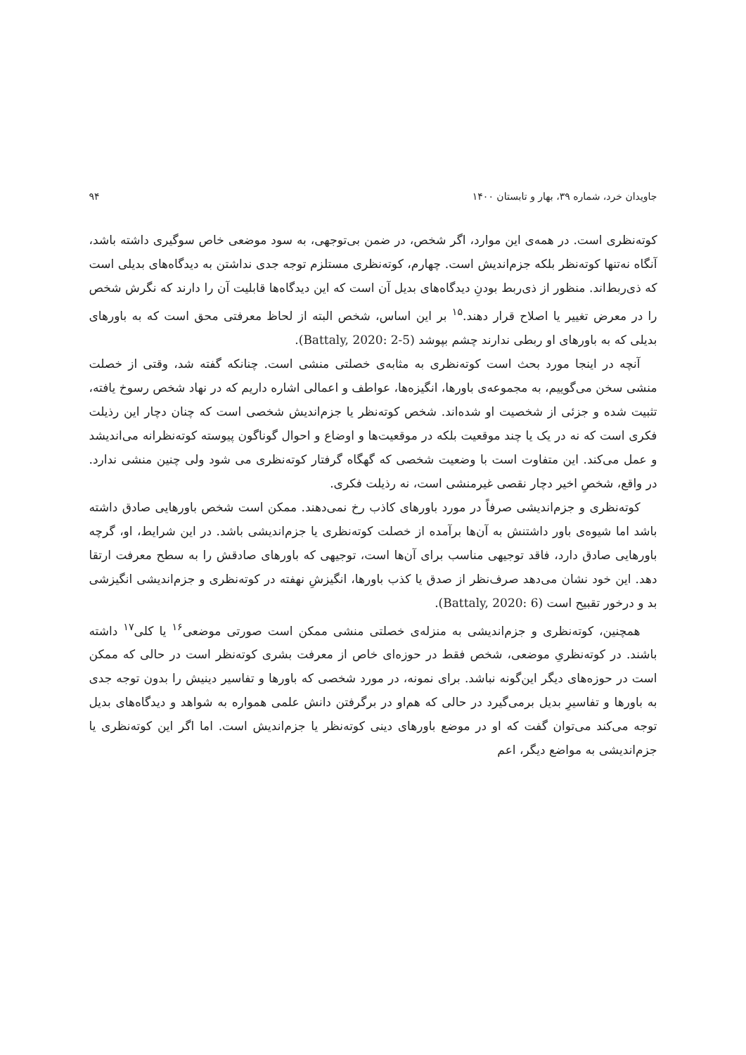جاویدان خرد، شماره ۳۹، بهار و تابستان ۱۴۰۰ ۹۴
کوته‌نظری است. در همه‌ی این موارد، اگر شخص، در ضمن بی‌توجهی، به سود موضعی خاص سوگیری داشته باشد، آنگاه نه‌تنها کوته‌نظر بلکه جزم‌اندیش است. چهارم، کوته‌نظری مستلزم توجه جدی نداشتن به دیدگاه‌های بدیلی است که ذی‌ربط‌اند. منظور از ذی‌ربط بودنِ دیدگاه‌های بدیل آن است که این دیدگاه‌ها قابلیت آن را دارند که نگرش شخص را در معرض تغییر یا اصلاح قرار دهند.<sup>۱۵</sup> بر این اساس، شخص البته از لحاظ معرفتی محق است که به باورهای بدیلی که به باورهای او ربطی ندارند چشم بپوشد (Battaly, 2020: 2-5).
آنچه در اینجا مورد بحث است کوته‌نظری به مثابه‌ی خصلتی منشی است. چنانکه گفته شد، وقتی از خصلت منشی سخن می‌گوییم، به مجموعه‌ی باورها، انگیزه‌ها، عواطف و اعمالی اشاره داریم که در نهاد شخص رسوخ یافته، تثبیت شده و جزئی از شخصیت او شده‌اند. شخص کوته‌نظر یا جزم‌اندیش شخصی است که چنان دچار این رذیلت فکری است که نه در یک یا چند موقعیت بلکه در موقعیت‌ها و اوضاع و احوال گوناگون پیوسته کوته‌نظرانه می‌اندیشد و عمل می‌کند. این متفاوت است با وضعیت شخصی که گهگاه گرفتار کوته‌نظری می شود ولی چنین منشی ندارد. در واقع، شخصِ اخیر دچار نقصی غیرمنشی است، نه رذیلت فکری.
کوته‌نظری و جزم‌اندیشی صرفاً در مورد باورهای کاذب رخ نمی‌دهند. ممکن است شخص باورهایی صادق داشته باشد اما شیوه‌ی باور داشتنش به آن‌ها برآمده از خصلت کوته‌نظری یا جزم‌اندیشی باشد. در این شرایط، او، گرچه باورهایی صادق دارد، فاقد توجیهی مناسب برای آن‌ها است، توجیهی که باورهای صادقش را به سطح معرفت ارتقا دهد. این خود نشان می‌دهد صرف‌نظر از صدق یا کذب باورها، انگیزشِ نهفته در کوته‌نظری و جزم‌اندیشی انگیزشی بد و درخور تقبیح است (Battaly, 2020: 6).
همچنین، کوته‌نظری و جزم‌اندیشی به منزله‌ی خصلتی منشی ممکن است صورتی موضعی<sup>۱۶</sup> یا کلی<sup>۱۷</sup> داشته باشند. در کوته‌نظریِ موضعی، شخص فقط در حوزه‌ای خاص از معرفت بشری کوته‌نظر است در حالی که ممکن است در حوزه‌های دیگر این‌گونه نباشد. برای نمونه، در مورد شخصی که باورها و تفاسیر دینیش را بدون توجه جدی به باورها و تفاسیرِ بدیل برمی‌گیرد در حالی که هم‌او در برگرفتن دانش علمی همواره به شواهد و دیدگاه‌های بدیل توجه می‌کند می‌توان گفت که او در موضع باورهای دینی کوته‌نظر یا جزم‌اندیش است. اما اگر این کوته‌نظری یا جزم‌اندیشی به مواضع دیگر، اعم